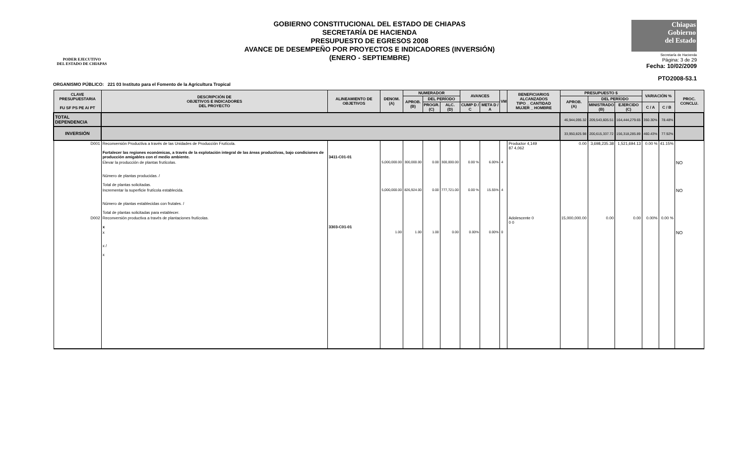PODER EJECUTIVO
DEL ESTADO DE CHIAPAS
GOBIERNO CONSTITUCIONAL DEL ESTADO DE CHIAPAS
SECRETARÍA DE HACIENDA
PRESUPUESTO DE EGRESOS 2008
AVANCE DE DESEMPEÑO POR PROYECTOS E INDICADORES (INVERSIÓN)
(ENERO - SEPTIEMBRE)
Chiapas
Gobierno
del Estado
Secretaría de Hacienda
Página: 3 de 29
Fecha: 10/02/2009
PTO2008-53.1
ORGANISMO PÚBLICO: 221 03 Instituto para el Fomento de la Agricultura Tropical
| CLAVE PRESUPUESTARIA FU SF PS PE AI PT | DESCRIPCIÓN DE OBJETIVOS E INDICADORES DEL PROYECTO | ALINEAMIENTO DE OBJETIVOS | DENOM. (A) | NUMERADOR | | | AVANCES | | VM | BENEFICIARIOS ALCANZADOS TIPO _ CANTIDAD MUJER _ HOMBRE | PRESUPUESTO $ | | | VARIACIÓN % | | PROC. CONCLU. |
| --- | --- | --- | --- | --- | --- | --- | --- | --- | --- | --- | --- | --- | --- | --- | --- | --- |
| | | | | APROB. (B) | DEL PERÍODO | | | | | | APROB. (A) | DEL PERÍODO | | | | |
| | | | | | PROGR. (C) | ALC. (D) | CUMP D / C | META D / A | | | | MINISTRADO (B) | EJERCIDO (C) | C / A | C / B | |
| TOTAL DEPENDENCIA | | | | | | | | | | | 46,944,095.32 | 209,543,605.51 | 164,444,279.65 | 350.30% | 78.48% | |
| INVERSIÓN | | | | | | | | | | | 33,950,825.98 | 200,615,337.72 | 156,318,285.89 | 460.43% | 77.92% | |
| D001 | Reconversión Productiva a través de las Unidades de Producción Frutícola. Fortalecer las regiones económicas, a través de la explotación integral de las áreas productivas, bajo condiciones de producción amigables con el medio ambiente. | 3411-C01-01 | | | | | | | | Productor 4,149 87 4,062 | 0.00 | 3,698,235.38 | 1,521,694.13 | 0.00 % | 41.15% | |
| | Elevar la producción de plantas frutícolas. Número de plantas producidas. / Total de plantas solicitadas. | | 5,000,000.00 | 300,000.00 | 0.00 | 300,000.00 | 0.00 % | 6.00% | 4 | | | | | | | NO |
| | Incrementar la superficie frutícola establecida. Número de plantas establecidas con frutales. / Total de plantas solicitadas para establecer. | | 5,000,000.00 | 826,924.00 | 0.00 | 777,721.00 | 0.00 % | 15.55% | 4 | | | | | | | NO |
| D002 | Reconversión productiva a través de plantaciones frutícolas. x | 3303-C01-01 | | | | | | | | Adolescente 0 0 0 | 15,000,000.00 | 0.00 | 0.00 | 0.00% | 0.00 % | |
| | x x / x | | 1.00 | 1.00 | 1.00 | 0.00 | 0.00% | 0.00% | 0 | | | | | | | NO |